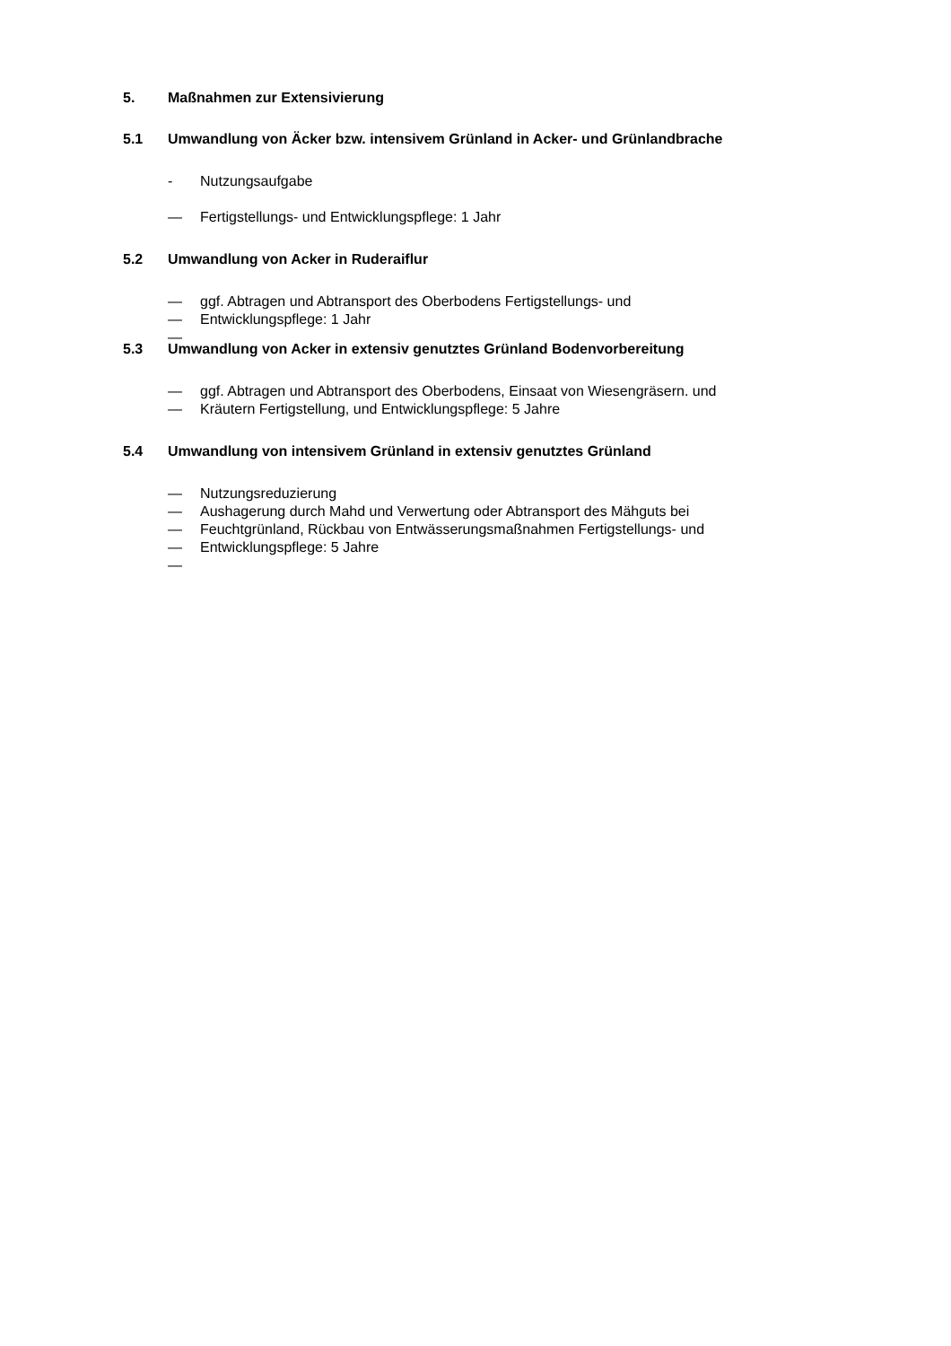5. Maßnahmen zur Extensivierung
5.1 Umwandlung von Äcker bzw. intensivem Grünland in Acker- und Grünlandbrache
- Nutzungsaufgabe
— Fertigstellungs- und Entwicklungspflege: 1 Jahr
5.2 Umwandlung von Acker in Ruderaiflur
— ggf. Abtragen und Abtransport des Oberbodens Fertigstellungs- und
— Entwicklungspflege: 1 Jahr
—
5.3 Umwandlung von Acker in extensiv genutztes Grünland Bodenvorbereitung
— ggf. Abtragen und Abtransport des Oberbodens, Einsaat von Wiesengräsern. und
— Kräutern Fertigstellung, und Entwicklungspflege: 5 Jahre
5.4 Umwandlung von intensivem Grünland in extensiv genutztes Grünland
— Nutzungsreduzierung
— Aushagerung durch Mahd und Verwertung oder Abtransport des Mähguts bei
— Feuchtgrünland, Rückbau von Entwässerungsmaßnahmen Fertigstellungs- und
— Entwicklungspflege: 5 Jahre
—